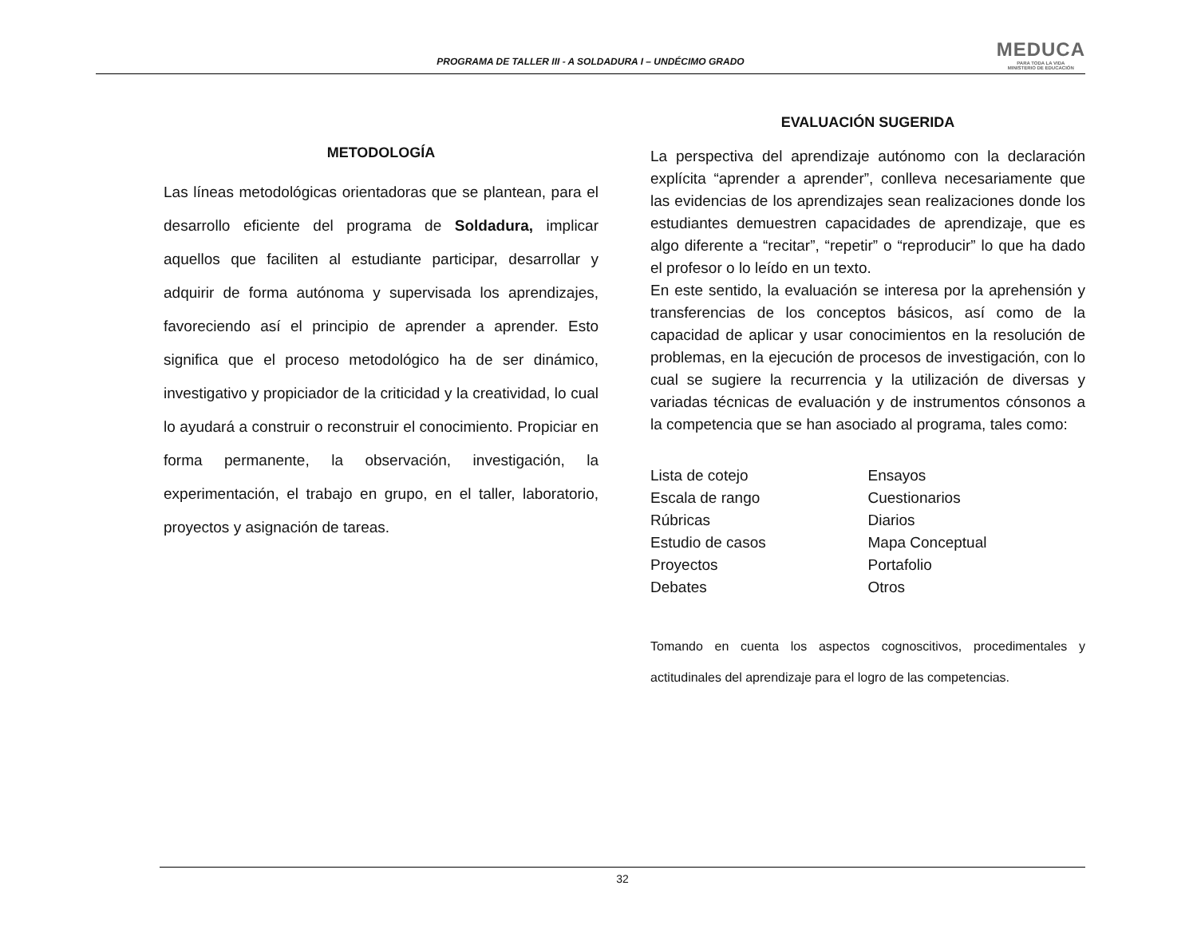PROGRAMA DE TALLER III - A SOLDADURA I – UNDÉCIMO GRADO
MEDUCA
PARA TODA LA VIDA
MINISTERIO DE EDUCACIÓN
METODOLOGÍA
Las líneas metodológicas orientadoras que se plantean, para el desarrollo eficiente del programa de Soldadura, implicar aquellos que faciliten al estudiante participar, desarrollar y adquirir de forma autónoma y supervisada los aprendizajes, favoreciendo así el principio de aprender a aprender. Esto significa que el proceso metodológico ha de ser dinámico, investigativo y propiciador de la criticidad y la creatividad, lo cual lo ayudará a construir o reconstruir el conocimiento. Propiciar en forma permanente, la observación, investigación, la experimentación, el trabajo en grupo, en el taller, laboratorio, proyectos y asignación de tareas.
EVALUACIÓN SUGERIDA
La perspectiva del aprendizaje autónomo con la declaración explícita “aprender a aprender”, conlleva necesariamente que las evidencias de los aprendizajes sean realizaciones donde los estudiantes demuestren capacidades de aprendizaje, que es algo diferente a “recitar”, “repetir” o “reproducir” lo que ha dado el profesor o lo leído en un texto.
En este sentido, la evaluación se interesa por la aprehensión y transferencias de los conceptos básicos, así como de la capacidad de aplicar y usar conocimientos en la resolución de problemas, en la ejecución de procesos de investigación, con lo cual se sugiere la recurrencia y la utilización de diversas y variadas técnicas de evaluación y de instrumentos cónsonos a la competencia que se han asociado al programa, tales como:
Lista de cotejo
Escala de rango
Rúbricas
Estudio de casos
Proyectos
Debates
Ensayos
Cuestionarios
Diarios
Mapa Conceptual
Portafolio
Otros
Tomando en cuenta los aspectos cognoscitivos, procedimentales y actitudinales del aprendizaje para el logro de las competencias.
32